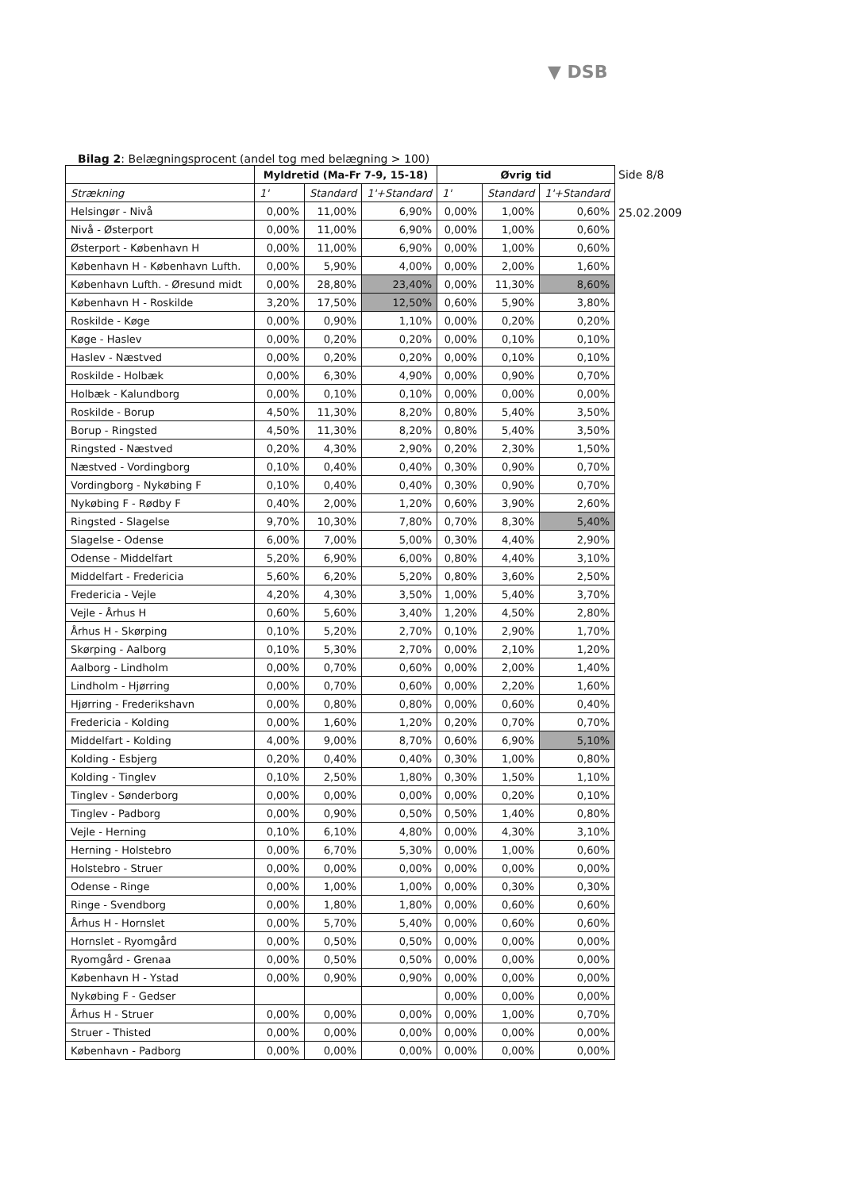▼ DSB
Bilag 2: Belægningsprocent (andel tog med belægning > 100)
| | Myldretid (Ma-Fr 7-9, 15-18) | | | Øvrig tid | | |
| --- | --- | --- | --- | --- | --- | --- |
| Strækning | 1' | Standard | 1'+Standard | 1' | Standard | 1'+Standard |
| Helsingør - Nivå | 0,00% | 11,00% | 6,90% | 0,00% | 1,00% | 0,60% |
| Nivå - Østerport | 0,00% | 11,00% | 6,90% | 0,00% | 1,00% | 0,60% |
| Østerport - København H | 0,00% | 11,00% | 6,90% | 0,00% | 1,00% | 0,60% |
| København H - København Lufth. | 0,00% | 5,90% | 4,00% | 0,00% | 2,00% | 1,60% |
| København Lufth. - Øresund midt | 0,00% | 28,80% | 23,40% | 0,00% | 11,30% | 8,60% |
| København H - Roskilde | 3,20% | 17,50% | 12,50% | 0,60% | 5,90% | 3,80% |
| Roskilde - Køge | 0,00% | 0,90% | 1,10% | 0,00% | 0,20% | 0,20% |
| Køge - Haslev | 0,00% | 0,20% | 0,20% | 0,00% | 0,10% | 0,10% |
| Haslev - Næstved | 0,00% | 0,20% | 0,20% | 0,00% | 0,10% | 0,10% |
| Roskilde - Holbæk | 0,00% | 6,30% | 4,90% | 0,00% | 0,90% | 0,70% |
| Holbæk - Kalundborg | 0,00% | 0,10% | 0,10% | 0,00% | 0,00% | 0,00% |
| Roskilde - Borup | 4,50% | 11,30% | 8,20% | 0,80% | 5,40% | 3,50% |
| Borup - Ringsted | 4,50% | 11,30% | 8,20% | 0,80% | 5,40% | 3,50% |
| Ringsted - Næstved | 0,20% | 4,30% | 2,90% | 0,20% | 2,30% | 1,50% |
| Næstved - Vordingborg | 0,10% | 0,40% | 0,40% | 0,30% | 0,90% | 0,70% |
| Vordingborg - Nykøbing F | 0,10% | 0,40% | 0,40% | 0,30% | 0,90% | 0,70% |
| Nykøbing F - Rødby F | 0,40% | 2,00% | 1,20% | 0,60% | 3,90% | 2,60% |
| Ringsted - Slagelse | 9,70% | 10,30% | 7,80% | 0,70% | 8,30% | 5,40% |
| Slagelse - Odense | 6,00% | 7,00% | 5,00% | 0,30% | 4,40% | 2,90% |
| Odense - Middelfart | 5,20% | 6,90% | 6,00% | 0,80% | 4,40% | 3,10% |
| Middelfart - Fredericia | 5,60% | 6,20% | 5,20% | 0,80% | 3,60% | 2,50% |
| Fredericia - Vejle | 4,20% | 4,30% | 3,50% | 1,00% | 5,40% | 3,70% |
| Vejle - Århus H | 0,60% | 5,60% | 3,40% | 1,20% | 4,50% | 2,80% |
| Århus H - Skørping | 0,10% | 5,20% | 2,70% | 0,10% | 2,90% | 1,70% |
| Skørping - Aalborg | 0,10% | 5,30% | 2,70% | 0,00% | 2,10% | 1,20% |
| Aalborg - Lindholm | 0,00% | 0,70% | 0,60% | 0,00% | 2,00% | 1,40% |
| Lindholm - Hjørring | 0,00% | 0,70% | 0,60% | 0,00% | 2,20% | 1,60% |
| Hjørring - Frederikshavn | 0,00% | 0,80% | 0,80% | 0,00% | 0,60% | 0,40% |
| Fredericia - Kolding | 0,00% | 1,60% | 1,20% | 0,20% | 0,70% | 0,70% |
| Middelfart - Kolding | 4,00% | 9,00% | 8,70% | 0,60% | 6,90% | 5,10% |
| Kolding - Esbjerg | 0,20% | 0,40% | 0,40% | 0,30% | 1,00% | 0,80% |
| Kolding - Tinglev | 0,10% | 2,50% | 1,80% | 0,30% | 1,50% | 1,10% |
| Tinglev - Sønderborg | 0,00% | 0,00% | 0,00% | 0,00% | 0,20% | 0,10% |
| Tinglev - Padborg | 0,00% | 0,90% | 0,50% | 0,50% | 1,40% | 0,80% |
| Vejle - Herning | 0,10% | 6,10% | 4,80% | 0,00% | 4,30% | 3,10% |
| Herning - Holstebro | 0,00% | 6,70% | 5,30% | 0,00% | 1,00% | 0,60% |
| Holstebro - Struer | 0,00% | 0,00% | 0,00% | 0,00% | 0,00% | 0,00% |
| Odense - Ringe | 0,00% | 1,00% | 1,00% | 0,00% | 0,30% | 0,30% |
| Ringe - Svendborg | 0,00% | 1,80% | 1,80% | 0,00% | 0,60% | 0,60% |
| Århus H - Hornslet | 0,00% | 5,70% | 5,40% | 0,00% | 0,60% | 0,60% |
| Hornslet - Ryomgård | 0,00% | 0,50% | 0,50% | 0,00% | 0,00% | 0,00% |
| Ryomgård - Grenaa | 0,00% | 0,50% | 0,50% | 0,00% | 0,00% | 0,00% |
| København H - Ystad | 0,00% | 0,90% | 0,90% | 0,00% | 0,00% | 0,00% |
| Nykøbing F - Gedser | | | | 0,00% | 0,00% | 0,00% |
| Århus H - Struer | 0,00% | 0,00% | 0,00% | 0,00% | 1,00% | 0,70% |
| Struer - Thisted | 0,00% | 0,00% | 0,00% | 0,00% | 0,00% | 0,00% |
| København - Padborg | 0,00% | 0,00% | 0,00% | 0,00% | 0,00% | 0,00% |
Side 8/8
25.02.2009